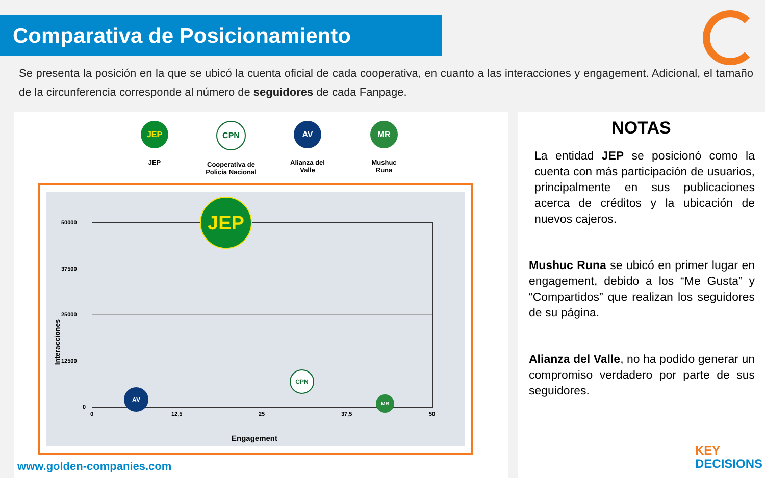Comparativa de Posicionamiento
Se presenta la posición en la que se ubicó la cuenta oficial de cada cooperativa, en cuanto a las interacciones y engagement. Adicional, el tamaño de la circunferencia corresponde al número de seguidores de cada Fanpage.
JEP
JEP
CPN
Cooperativa de
Policía Nacional
AV
Alianza del
Valle
MR
Mushuc
Runa
Interacciones
50000
37500
25000
12500
0
0 12,5 25 37,5 50
Engagement
JEP
CPN
AV
MR
www.golden-companies.com
NOTAS
La entidad JEP se posicionó como la cuenta con más participación de usuarios, principalmente en sus publicaciones acerca de créditos y la ubicación de nuevos cajeros.
Mushuc Runa se ubicó en primer lugar en engagement, debido a los “Me Gusta” y “Compartidos” que realizan los seguidores de su página.
Alianza del Valle, no ha podido generar un compromiso verdadero por parte de sus seguidores.
KEY
DECISIONS